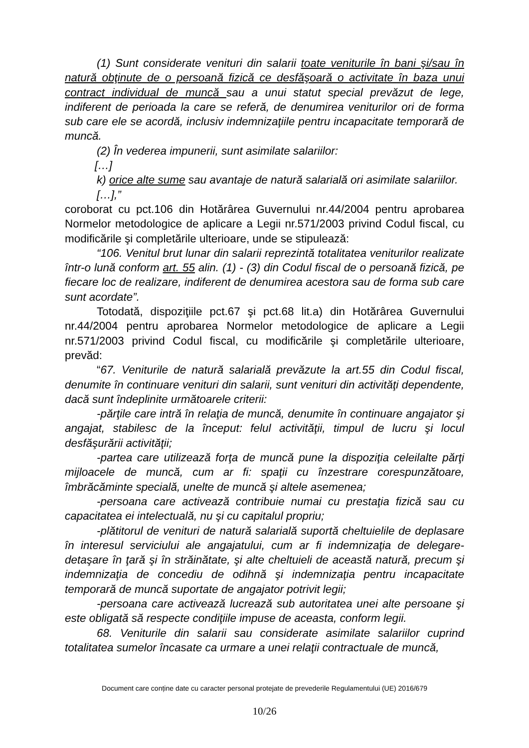(1) Sunt considerate venituri din salarii toate veniturile în bani şi/sau în natură obţinute de o persoană fizică ce desfăşoară o activitate în baza unui contract individual de muncă sau a unui statut special prevăzut de lege, indiferent de perioada la care se referă, de denumirea veniturilor ori de forma sub care ele se acordă, inclusiv indemnizaţiile pentru incapacitate temporară de muncă.
(2) În vederea impunerii, sunt asimilate salariilor:
[…]
k) orice alte sume sau avantaje de natură salarială ori asimilate salariilor.
[…],”
coroborat cu pct.106 din Hotărârea Guvernului nr.44/2004 pentru aprobarea Normelor metodologice de aplicare a Legii nr.571/2003 privind Codul fiscal, cu modificările şi completările ulterioare, unde se stipulează:
“106. Venitul brut lunar din salarii reprezintă totalitatea veniturilor realizate într-o lună conform art. 55 alin. (1) - (3) din Codul fiscal de o persoană fizică, pe fiecare loc de realizare, indiferent de denumirea acestora sau de forma sub care sunt acordate”.
Totodată, dispoziţiile pct.67 şi pct.68 lit.a) din Hotărârea Guvernului nr.44/2004 pentru aprobarea Normelor metodologice de aplicare a Legii nr.571/2003 privind Codul fiscal, cu modificările şi completările ulterioare, prevăd:
“67. Veniturile de natură salarială prevăzute la art.55 din Codul fiscal, denumite în continuare venituri din salarii, sunt venituri din activităţi dependente, dacă sunt îndeplinite următoarele criterii:
-părţile care intră în relaţia de muncă, denumite în continuare angajator şi angajat, stabilesc de la început: felul activităţii, timpul de lucru şi locul desfăşurării activităţii;
-partea care utilizează forţa de muncă pune la dispoziţia celeilalte părţi mijloacele de muncă, cum ar fi: spaţii cu înzestrare corespunzătoare, îmbrăcăminte specială, unelte de muncă şi altele asemenea;
-persoana care activează contribuie numai cu prestaţia fizică sau cu capacitatea ei intelectuală, nu şi cu capitalul propriu;
-plătitorul de venituri de natură salarială suportă cheltuielile de deplasare în interesul serviciului ale angajatului, cum ar fi indemnizaţia de delegare-detaşare în ţară şi în străinătate, şi alte cheltuieli de această natură, precum şi indemnizaţia de concediu de odihnă şi indemnizaţia pentru incapacitate temporară de muncă suportate de angajator potrivit legii;
-persoana care activează lucrează sub autoritatea unei alte persoane şi este obligată să respecte condiţiile impuse de aceasta, conform legii.
68. Veniturile din salarii sau considerate asimilate salariilor cuprind totalitatea sumelor încasate ca urmare a unei relaţii contractuale de muncă,
Document care conține date cu caracter personal protejate de prevederile Regulamentului (UE) 2016/679
10/26